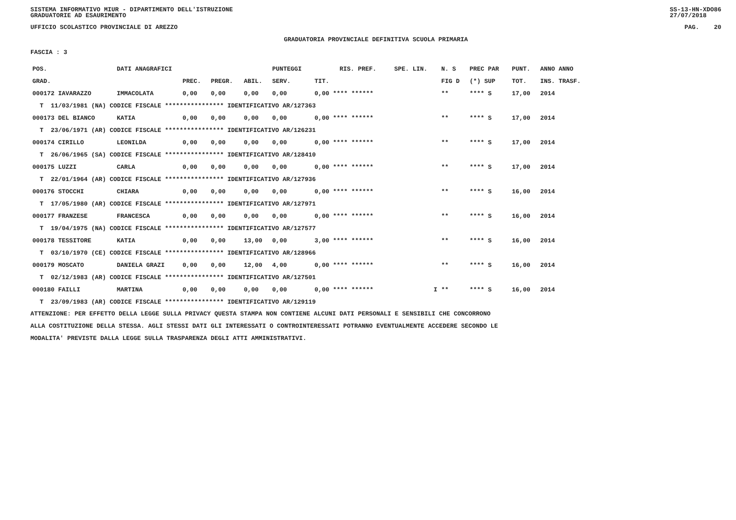SISTEMA INFORMATIVO MIUR - DIPARTIMENTO DELL'ISTRUZIONE
GRADUATORIE AD ESAURIMENTO SS-13-HN-XDO86
27/07/2018
UFFICIO SCOLASTICO PROVINCIALE DI AREZZO PAG. 20
GRADUATORIA PROVINCIALE DEFINITIVA SCUOLA PRIMARIA
FASCIA : 3
| POS. | DATI ANAGRAFICI | | | | | PUNTEGGI | | RIS. PREF. | SPE. LIN. | N. S | PREC PAR | PUNT. | ANNO ANNO |
| --- | --- | --- | --- | --- | --- | --- | --- | --- | --- | --- | --- | --- | --- |
| GRAD. | | | PREC. | PREGR. | ABIL. | SERV. | TIT. | | | FIG D | (*) SUP | TOT. | INS. TRASF. |
| 000172 IAVARAZZO | | IMMACOLATA | 0,00 | 0,00 | 0,00 | 0,00 | 0,00 **** ****** | | | ** | **** S | 17,00 | 2014 |
| T 11/03/1981 (NA) CODICE FISCALE **************** IDENTIFICATIVO AR/127363 | | | | | | | | | | | | | |
| 000173 DEL BIANCO | | KATIA | 0,00 | 0,00 | 0,00 | 0,00 | 0,00 **** ****** | | | ** | **** S | 17,00 | 2014 |
| T 23/06/1971 (AR) CODICE FISCALE **************** IDENTIFICATIVO AR/126231 | | | | | | | | | | | | | |
| 000174 CIRILLO | | LEONILDA | 0,00 | 0,00 | 0,00 | 0,00 | 0,00 **** ****** | | | ** | **** S | 17,00 | 2014 |
| T 26/06/1965 (SA) CODICE FISCALE **************** IDENTIFICATIVO AR/128410 | | | | | | | | | | | | | |
| 000175 LUZZI | | CARLA | 0,00 | 0,00 | 0,00 | 0,00 | 0,00 **** ****** | | | ** | **** S | 17,00 | 2014 |
| T 22/01/1964 (AR) CODICE FISCALE **************** IDENTIFICATIVO AR/127936 | | | | | | | | | | | | | |
| 000176 STOCCHI | | CHIARA | 0,00 | 0,00 | 0,00 | 0,00 | 0,00 **** ****** | | | ** | **** S | 16,00 | 2014 |
| T 17/05/1980 (AR) CODICE FISCALE **************** IDENTIFICATIVO AR/127971 | | | | | | | | | | | | | |
| 000177 FRANZESE | | FRANCESCA | 0,00 | 0,00 | 0,00 | 0,00 | 0,00 **** ****** | | | ** | **** S | 16,00 | 2014 |
| T 19/04/1975 (NA) CODICE FISCALE **************** IDENTIFICATIVO AR/127577 | | | | | | | | | | | | | |
| 000178 TESSITORE | | KATIA | 0,00 | 0,00 | 13,00 | 0,00 | 3,00 **** ****** | | | ** | **** S | 16,00 | 2014 |
| T 03/10/1970 (CE) CODICE FISCALE **************** IDENTIFICATIVO AR/128966 | | | | | | | | | | | | | |
| 000179 MOSCATO | | DANIELA GRAZI | 0,00 | 0,00 | 12,00 | 4,00 | 0,00 **** ****** | | | ** | **** S | 16,00 | 2014 |
| T 02/12/1983 (AR) CODICE FISCALE **************** IDENTIFICATIVO AR/127501 | | | | | | | | | | | | | |
| 000180 FAILLI | | MARTINA | 0,00 | 0,00 | 0,00 | 0,00 | 0,00 **** ****** | | I | ** | **** S | 16,00 | 2014 |
| T 23/09/1983 (AR) CODICE FISCALE **************** IDENTIFICATIVO AR/129119 | | | | | | | | | | | | | |
ATTENZIONE: PER EFFETTO DELLA LEGGE SULLA PRIVACY QUESTA STAMPA NON CONTIENE ALCUNI DATI PERSONALI E SENSIBILI CHE CONCORRONO
ALLA COSTITUZIONE DELLA STESSA. AGLI STESSI DATI GLI INTERESSATI O CONTROINTERESSATI POTRANNO EVENTUALMENTE ACCEDERE SECONDO LE
MODALITA' PREVISTE DALLA LEGGE SULLA TRASPARENZA DEGLI ATTI AMMINISTRATIVI.